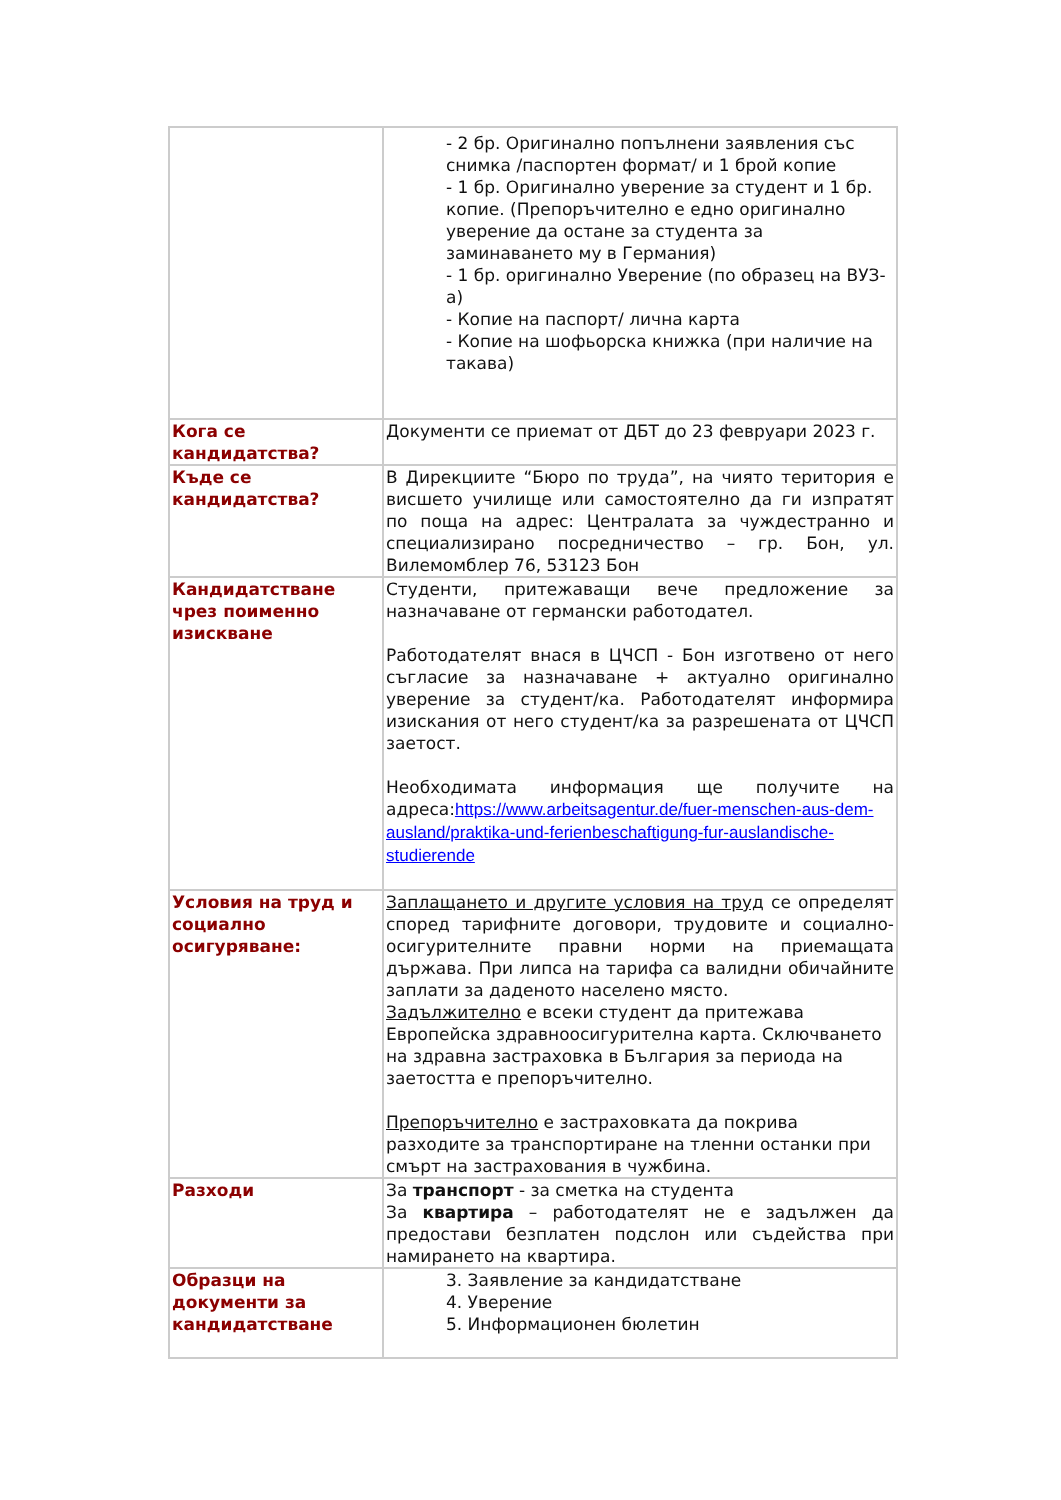| | - 2 бр. Оригинално попълнени заявления със снимка /паспортен формат/ и 1 брой копие - 1 бр. Оригинално уверение за студент и 1 бр. копие. (Препоръчително е едно оригинално уверение да остане за студента за заминаването му в Германия) - 1 бр. оригинално Уверение (по образец на ВУЗ-а) - Копие на паспорт/ лична карта - Копие на шофьорска книжка (при наличие на такава) |
| Кога се кандидатства? | Документи се приемат от ДБТ до 23 февруари 2023 г. |
| Къде се кандидатства? | В Дирекциите “Бюро по труда”, на чиято територия е висшето училище или самостоятелно да ги изпратят по поща на адрес: Централата за чуждестранно и специализирано посредничество – гр. Бон, ул. Вилемомблер 76, 53123 Бон |
| Кандидатстване чрез поименно изискване | Студенти, притежаващи вече предложение за назначаване от германски работодател. Работодателят внася в ЦЧСП - Бон изготвено от него съгласие за назначаване + актуално оригинално уверение за студент/ка. Работодателят информира изискания от него студент/ка за разрешената от ЦЧСП заетост. Необходимата информация ще получите на адреса: https://www.arbeitsagentur.de/fuer-menschen-aus-dem-ausland/praktika-und-ferienbeschaftigung-fur-auslandische-studierende |
| Условия на труд и социално осигуряване: | Заплащането и другите условия на труд се определят според тарифните договори, трудовите и социално-осигурителните правни норми на приемащата държава. При липса на тарифа са валидни обичайните заплати за даденото населено място. Задължително е всеки студент да притежава Европейска здравноосигурителна карта. Сключването на здравна застраховка в България за периода на заетостта е препоръчително. Препоръчително е застраховката да покрива разходите за транспортиране на тленни останки при смърт на застрахования в чужбина. |
| Разходи | За транспорт - за сметка на студента За квартира – работодателят не е задължен да предостави безплатен подслон или съдейства при намирането на квартира. |
| Образци на документи за кандидатстване | 3. Заявление за кандидатстване 4. Уверение 5. Информационен бюлетин |